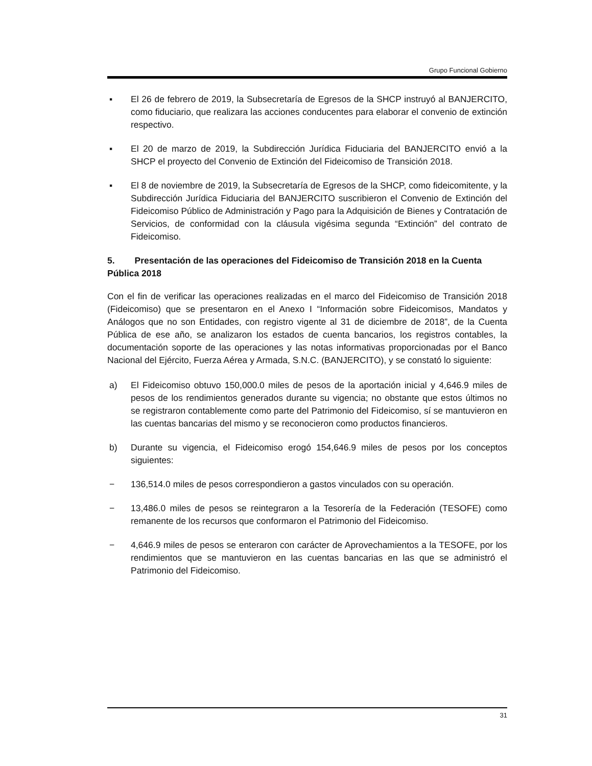Grupo Funcional Gobierno
▪ El 26 de febrero de 2019, la Subsecretaría de Egresos de la SHCP instruyó al BANJERCITO, como fiduciario, que realizara las acciones conducentes para elaborar el convenio de extinción respectivo.
▪ El 20 de marzo de 2019, la Subdirección Jurídica Fiduciaria del BANJERCITO envió a la SHCP el proyecto del Convenio de Extinción del Fideicomiso de Transición 2018.
▪ El 8 de noviembre de 2019, la Subsecretaría de Egresos de la SHCP, como fideicomitente, y la Subdirección Jurídica Fiduciaria del BANJERCITO suscribieron el Convenio de Extinción del Fideicomiso Público de Administración y Pago para la Adquisición de Bienes y Contratación de Servicios, de conformidad con la cláusula vigésima segunda “Extinción” del contrato de Fideicomiso.
5. Presentación de las operaciones del Fideicomiso de Transición 2018 en la Cuenta Pública 2018
Con el fin de verificar las operaciones realizadas en el marco del Fideicomiso de Transición 2018 (Fideicomiso) que se presentaron en el Anexo I “Información sobre Fideicomisos, Mandatos y Análogos que no son Entidades, con registro vigente al 31 de diciembre de 2018”, de la Cuenta Pública de ese año, se analizaron los estados de cuenta bancarios, los registros contables, la documentación soporte de las operaciones y las notas informativas proporcionadas por el Banco Nacional del Ejército, Fuerza Aérea y Armada, S.N.C. (BANJERCITO), y se constató lo siguiente:
a) El Fideicomiso obtuvo 150,000.0 miles de pesos de la aportación inicial y 4,646.9 miles de pesos de los rendimientos generados durante su vigencia; no obstante que estos últimos no se registraron contablemente como parte del Patrimonio del Fideicomiso, sí se mantuvieron en las cuentas bancarias del mismo y se reconocieron como productos financieros.
b) Durante su vigencia, el Fideicomiso erogó 154,646.9 miles de pesos por los conceptos siguientes:
− 136,514.0 miles de pesos correspondieron a gastos vinculados con su operación.
− 13,486.0 miles de pesos se reintegraron a la Tesorería de la Federación (TESOFE) como remanente de los recursos que conformaron el Patrimonio del Fideicomiso.
− 4,646.9 miles de pesos se enteraron con carácter de Aprovechamientos a la TESOFE, por los rendimientos que se mantuvieron en las cuentas bancarias en las que se administró el Patrimonio del Fideicomiso.
31